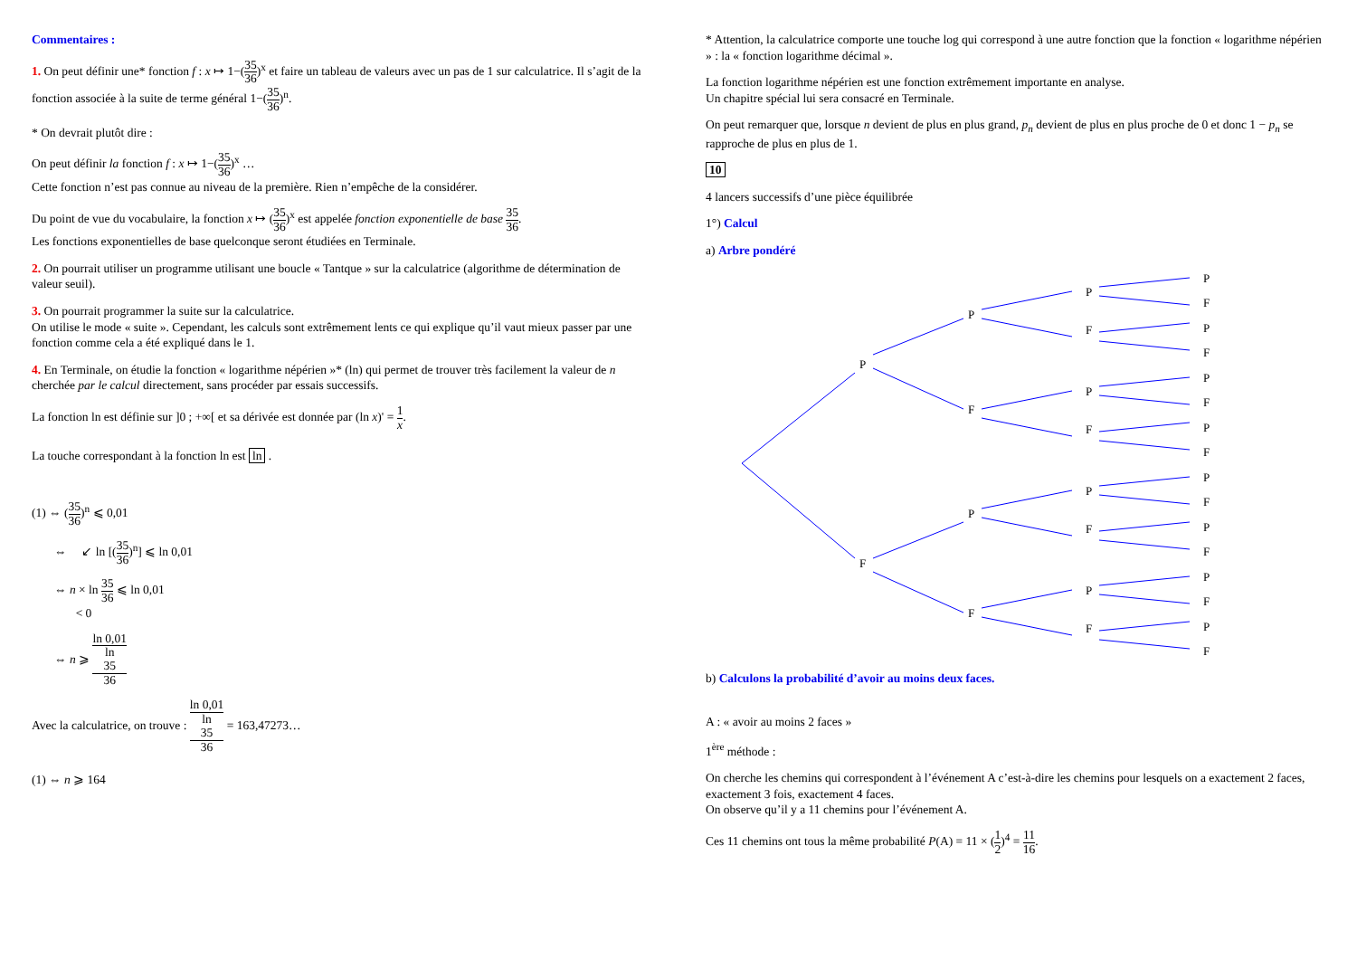Commentaires :
1. On peut définir une* fonction f : x ↦ 1−(35 36)<sup>x</sup> et faire un tableau de valeurs avec un pas de 1 sur calculatrice. Il s’agit de la fonction associée à la suite de terme général 1−(35 36)<sup>n</sup>.
* On devrait plutôt dire :
On peut définir la fonction f : x ↦ 1−(35 36)<sup>x</sup> …
Cette fonction n’est pas connue au niveau de la première. Rien n’empêche de la considérer.
Du point de vue du vocabulaire, la fonction x ↦ (35 36)<sup>x</sup> est appelée fonction exponentielle de base 35 36.
Les fonctions exponentielles de base quelconque seront étudiées en Terminale.
2. On pourrait utiliser un programme utilisant une boucle « Tantque » sur la calculatrice (algorithme de détermination de valeur seuil).
3. On pourrait programmer la suite sur la calculatrice.
On utilise le mode « suite ». Cependant, les calculs sont extrêmement lents ce qui explique qu’il vaut mieux passer par une fonction comme cela a été expliqué dans le 1.
4. En Terminale, on étudie la fonction « logarithme népérien »* (ln) qui permet de trouver très facilement la valeur de n cherchée par le calcul directement, sans procéder par essais successifs.
La fonction ln est définie sur ]0 ; +∞[ et sa dérivée est donnée par (ln x)' = 1 x.
La touche correspondant à la fonction ln est ln .
(1) ⇔ (35 36)<sup>n</sup> ⩽ 0,01
⇔ ↙ ln [(35 36)<sup>n</sup>] ⩽ ln 0,01
⇔ n × ln 35 36 ⩽ ln 0,01
< 0
⇔ n ⩾ ln 0,01 ln
35
36
Avec la calculatrice, on trouve : ln 0,01 ln
35
36 = 163,47273…
(1) ⇔ n ⩾ 164
* Attention, la calculatrice comporte une touche log qui correspond à une autre fonction que la fonction « logarithme népérien » : la « fonction logarithme décimal ».
La fonction logarithme népérien est une fonction extrêmement importante en analyse.
Un chapitre spécial lui sera consacré en Terminale.
On peut remarquer que, lorsque n devient de plus en plus grand, p<sub>n</sub> devient de plus en plus proche de 0 et donc 1 − p<sub>n</sub> se rapproche de plus en plus de 1.
10
4 lancers successifs d’une pièce équilibrée
1°) Calcul
a) Arbre pondéré
P
F
P
F
P
F
P
F
P
F
P
F
P
F
P
F
P
F
P
F
P
F
P
F
P
F
P
F
P
F
b) Calculons la probabilité d’avoir au moins deux faces.
A : « avoir au moins 2 faces »
1<sup>ère</sup> méthode :
On cherche les chemins qui correspondent à l’événement A c’est-à-dire les chemins pour lesquels on a exactement 2 faces, exactement 3 fois, exactement 4 faces.
On observe qu’il y a 11 chemins pour l’événement A.
Ces 11 chemins ont tous la même probabilité P(A) = 11 × (1 2)<sup>4</sup> = 11 16.